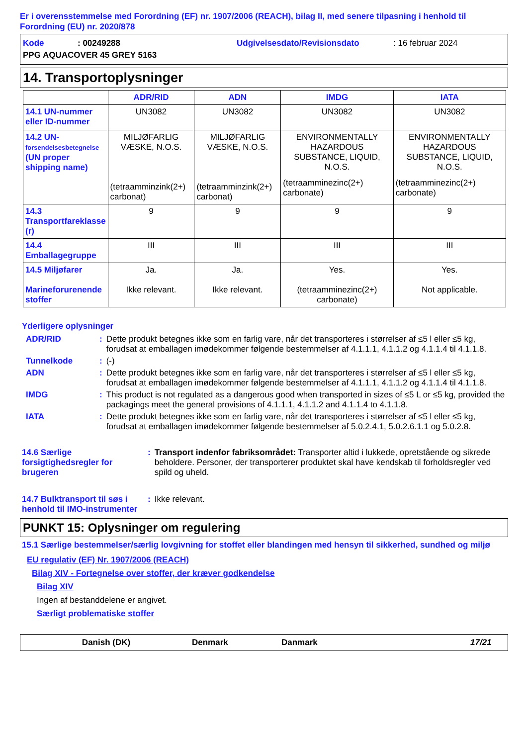Er i overensstemmelse med Forordning (EF) nr. 1907/2006 (REACH), bilag II, med senere tilpasning i henhold til Forordning (EU) nr. 2020/878
Kode: 00249288 Udgivelsesdato/Revisionsdato: 16 februar 2024
PPG AQUACOVER 45 GREY 5163
14. Transportoplysninger
| | ADR/RID | ADN | IMDG | IATA |
| --- | --- | --- | --- | --- |
| 14.1 UN-nummer eller ID-nummer | UN3082 | UN3082 | UN3082 | UN3082 |
| 14.2 UN- forsendelsesbetegnelse (UN proper shipping name) | MILJØFARLIG VÆSKE, N.O.S. (tetraamminzink(2+) carbonat) | MILJØFARLIG VÆSKE, N.O.S. (tetraamminzink(2+) carbonat) | ENVIRONMENTALLY HAZARDOUS SUBSTANCE, LIQUID, N.O.S. (tetraamminezinc(2+) carbonate) | ENVIRONMENTALLY HAZARDOUS SUBSTANCE, LIQUID, N.O.S. (tetraamminezinc(2+) carbonate) |
| 14.3 Transportfareklasse (r) | 9 | 9 | 9 | 9 |
| 14.4 Emballagegruppe | III | III | III | III |
| 14.5 Miljøfarer Marineforurenende stoffer | Ja. Ikke relevant. | Ja. Ikke relevant. | Yes. (tetraamminezinc(2+) carbonate) | Yes. Not applicable. |
Yderligere oplysninger
| ADR/RID | : | Dette produkt betegnes ikke som en farlig vare, når det transporteres i størrelser af ≤5 l eller ≤5 kg, forudsat at emballagen imødekommer følgende bestemmelser af 4.1.1.1, 4.1.1.2 og 4.1.1.4 til 4.1.1.8. |
| Tunnelkode | : | (-) |
| ADN | : | Dette produkt betegnes ikke som en farlig vare, når det transporteres i størrelser af ≤5 l eller ≤5 kg, forudsat at emballagen imødekommer følgende bestemmelser af 4.1.1.1, 4.1.1.2 og 4.1.1.4 til 4.1.1.8. |
| IMDG | : | This product is not regulated as a dangerous good when transported in sizes of ≤5 L or ≤5 kg, provided the packagings meet the general provisions of 4.1.1.1, 4.1.1.2 and 4.1.1.4 to 4.1.1.8. |
| IATA | : | Dette produkt betegnes ikke som en farlig vare, når det transporteres i størrelser af ≤5 l eller ≤5 kg, forudsat at emballagen imødekommer følgende bestemmelser af 5.0.2.4.1, 5.0.2.6.1.1 og 5.0.2.8. |
| 14.6 Særlige forsigtighedsregler for brugeren | : | Transport indenfor fabriksområdet: Transporter altid i lukkede, opretstående og sikrede beholdere. Personer, der transporterer produktet skal have kendskab til forholdsregler ved spild og uheld. |
| 14.7 Bulktransport til søs i henhold til IMO-instrumenter | : | Ikke relevant. |
PUNKT 15: Oplysninger om regulering
15.1 Særlige bestemmelser/særlig lovgivning for stoffet eller blandingen med hensyn til sikkerhed, sundhed og miljø
EU regulativ (EF) Nr. 1907/2006 (REACH)
Bilag XIV - Fortegnelse over stoffer, der kræver godkendelse
Bilag XIV
Ingen af bestanddelene er angivet.
Særligt problematiske stoffer
Danish (DK) Denmark Danmark 17/21